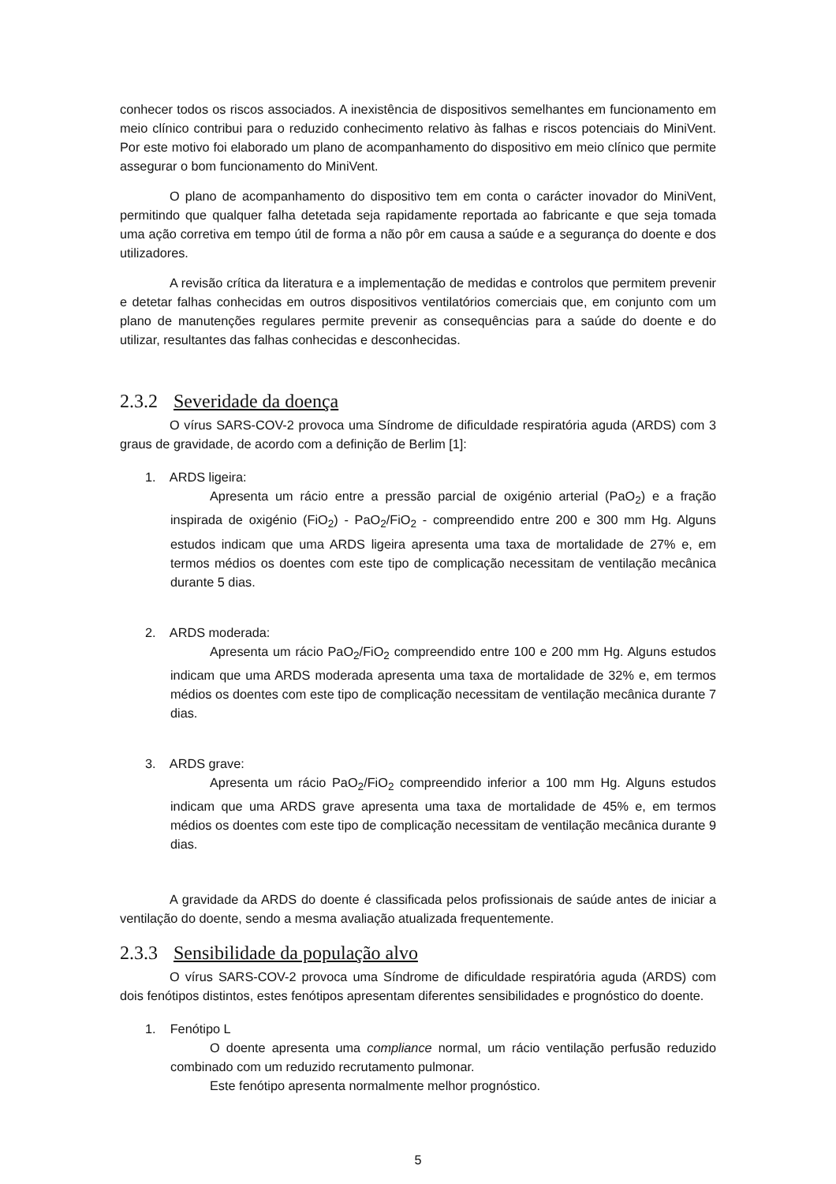conhecer todos os riscos associados. A inexistência de dispositivos semelhantes em funcionamento em meio clínico contribui para o reduzido conhecimento relativo às falhas e riscos potenciais do MiniVent. Por este motivo foi elaborado um plano de acompanhamento do dispositivo em meio clínico que permite assegurar o bom funcionamento do MiniVent.
O plano de acompanhamento do dispositivo tem em conta o carácter inovador do MiniVent, permitindo que qualquer falha detetada seja rapidamente reportada ao fabricante e que seja tomada uma ação corretiva em tempo útil de forma a não pôr em causa a saúde e a segurança do doente e dos utilizadores.
A revisão crítica da literatura e a implementação de medidas e controlos que permitem prevenir e detetar falhas conhecidas em outros dispositivos ventilatórios comerciais que, em conjunto com um plano de manutenções regulares permite prevenir as consequências para a saúde do doente e do utilizar, resultantes das falhas conhecidas e desconhecidas.
2.3.2 Severidade da doença
O vírus SARS-COV-2 provoca uma Síndrome de dificuldade respiratória aguda (ARDS) com 3 graus de gravidade, de acordo com a definição de Berlim [1]:
1. ARDS ligeira:
Apresenta um rácio entre a pressão parcial de oxigénio arterial (PaO<sub>2</sub>) e a fração inspirada de oxigénio (FiO<sub>2</sub>) - PaO<sub>2</sub>/FiO<sub>2</sub> - compreendido entre 200 e 300 mm Hg. Alguns estudos indicam que uma ARDS ligeira apresenta uma taxa de mortalidade de 27% e, em termos médios os doentes com este tipo de complicação necessitam de ventilação mecânica durante 5 dias.
2. ARDS moderada:
Apresenta um rácio PaO<sub>2</sub>/FiO<sub>2</sub> compreendido entre 100 e 200 mm Hg. Alguns estudos indicam que uma ARDS moderada apresenta uma taxa de mortalidade de 32% e, em termos médios os doentes com este tipo de complicação necessitam de ventilação mecânica durante 7 dias.
3. ARDS grave:
Apresenta um rácio PaO<sub>2</sub>/FiO<sub>2</sub> compreendido inferior a 100 mm Hg. Alguns estudos indicam que uma ARDS grave apresenta uma taxa de mortalidade de 45% e, em termos médios os doentes com este tipo de complicação necessitam de ventilação mecânica durante 9 dias.
A gravidade da ARDS do doente é classificada pelos profissionais de saúde antes de iniciar a ventilação do doente, sendo a mesma avaliação atualizada frequentemente.
2.3.3 Sensibilidade da população alvo
O vírus SARS-COV-2 provoca uma Síndrome de dificuldade respiratória aguda (ARDS) com dois fenótipos distintos, estes fenótipos apresentam diferentes sensibilidades e prognóstico do doente.
1. Fenótipo L
O doente apresenta uma compliance normal, um rácio ventilação perfusão reduzido combinado com um reduzido recrutamento pulmonar.
Este fenótipo apresenta normalmente melhor prognóstico.
5